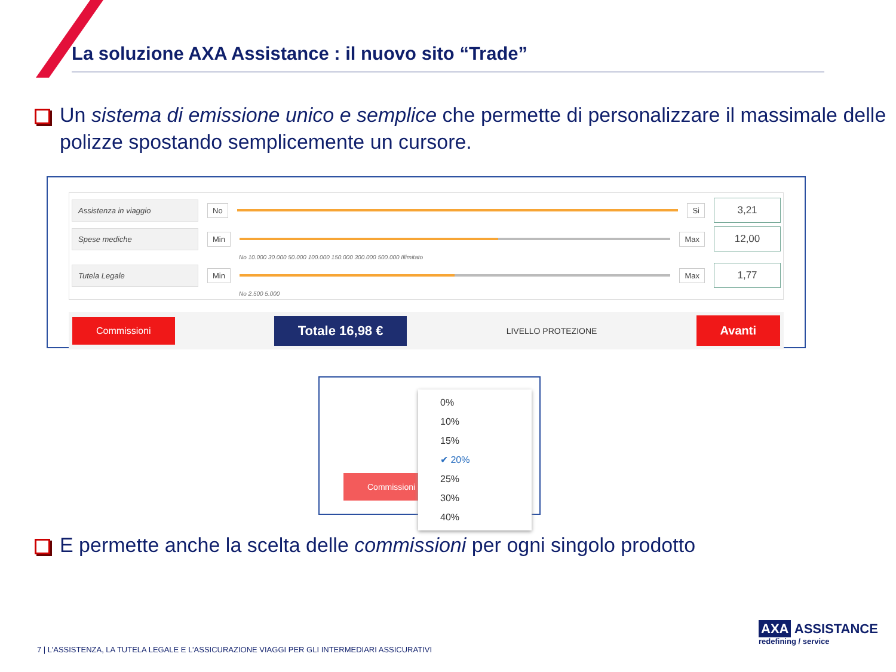La soluzione AXA Assistance : il nuovo sito “Trade”
Un sistema di emissione unico e semplice che permette di personalizzare il massimale delle polizze spostando semplicemente un cursore.
Assistenza in viaggio No Si 3,21
Spese mediche Min Max 12,00
No 10.000 30.000 50.000 100.000 150.000 300.000 500.000 Illimitato
Tutela Legale Min Max 1,77
No 2.500 5.000
Commissioni Totale 16,98 € LIVELLO PROTEZIONE Avanti
Commissioni
0%
10%
15%
✔ 20%
25%
30%
40%
E permette anche la scelta delle commissioni per ogni singolo prodotto
7 | L’ASSISTENZA, LA TUTELA LEGALE E L’ASSICURAZIONE VIAGGI PER GLI INTERMEDIARI ASSICURATIVI
AXA ASSISTANCE
redefining / service